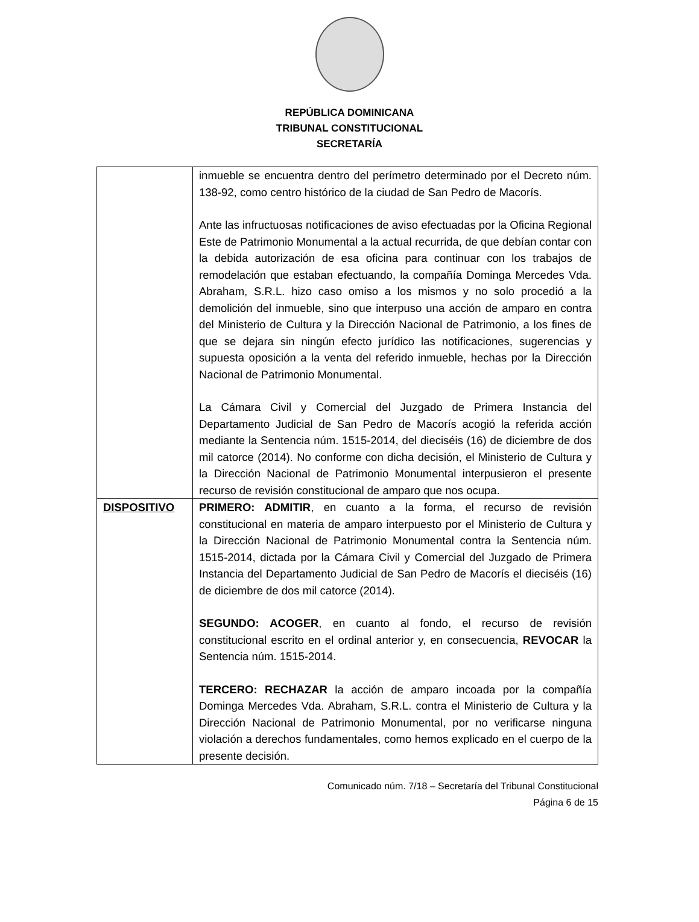REPÚBLICA DOMINICANA
TRIBUNAL CONSTITUCIONAL
SECRETARÍA
| | inmueble se encuentra dentro del perímetro determinado por el Decreto núm. 138-92, como centro histórico de la ciudad de San Pedro de Macorís. Ante las infructuosas notificaciones de aviso efectuadas por la Oficina Regional Este de Patrimonio Monumental a la actual recurrida, de que debían contar con la debida autorización de esa oficina para continuar con los trabajos de remodelación que estaban efectuando, la compañía Dominga Mercedes Vda. Abraham, S.R.L. hizo caso omiso a los mismos y no solo procedió a la demolición del inmueble, sino que interpuso una acción de amparo en contra del Ministerio de Cultura y la Dirección Nacional de Patrimonio, a los fines de que se dejara sin ningún efecto jurídico las notificaciones, sugerencias y supuesta oposición a la venta del referido inmueble, hechas por la Dirección Nacional de Patrimonio Monumental. La Cámara Civil y Comercial del Juzgado de Primera Instancia del Departamento Judicial de San Pedro de Macorís acogió la referida acción mediante la Sentencia núm. 1515-2014, del dieciséis (16) de diciembre de dos mil catorce (2014). No conforme con dicha decisión, el Ministerio de Cultura y la Dirección Nacional de Patrimonio Monumental interpusieron el presente recurso de revisión constitucional de amparo que nos ocupa. |
| DISPOSITIVO | PRIMERO: ADMITIR , en cuanto a la forma, el recurso de revisión constitucional en materia de amparo interpuesto por el Ministerio de Cultura y la Dirección Nacional de Patrimonio Monumental contra la Sentencia núm. 1515-2014, dictada por la Cámara Civil y Comercial del Juzgado de Primera Instancia del Departamento Judicial de San Pedro de Macorís el dieciséis (16) de diciembre de dos mil catorce (2014). SEGUNDO: ACOGER , en cuanto al fondo, el recurso de revisión constitucional escrito en el ordinal anterior y, en consecuencia, REVOCAR la Sentencia núm. 1515-2014. TERCERO: RECHAZAR la acción de amparo incoada por la compañía Dominga Mercedes Vda. Abraham, S.R.L. contra el Ministerio de Cultura y la Dirección Nacional de Patrimonio Monumental, por no verificarse ninguna violación a derechos fundamentales, como hemos explicado en el cuerpo de la presente decisión. |
Comunicado núm. 7/18 – Secretaría del Tribunal Constitucional
Página 6 de 15